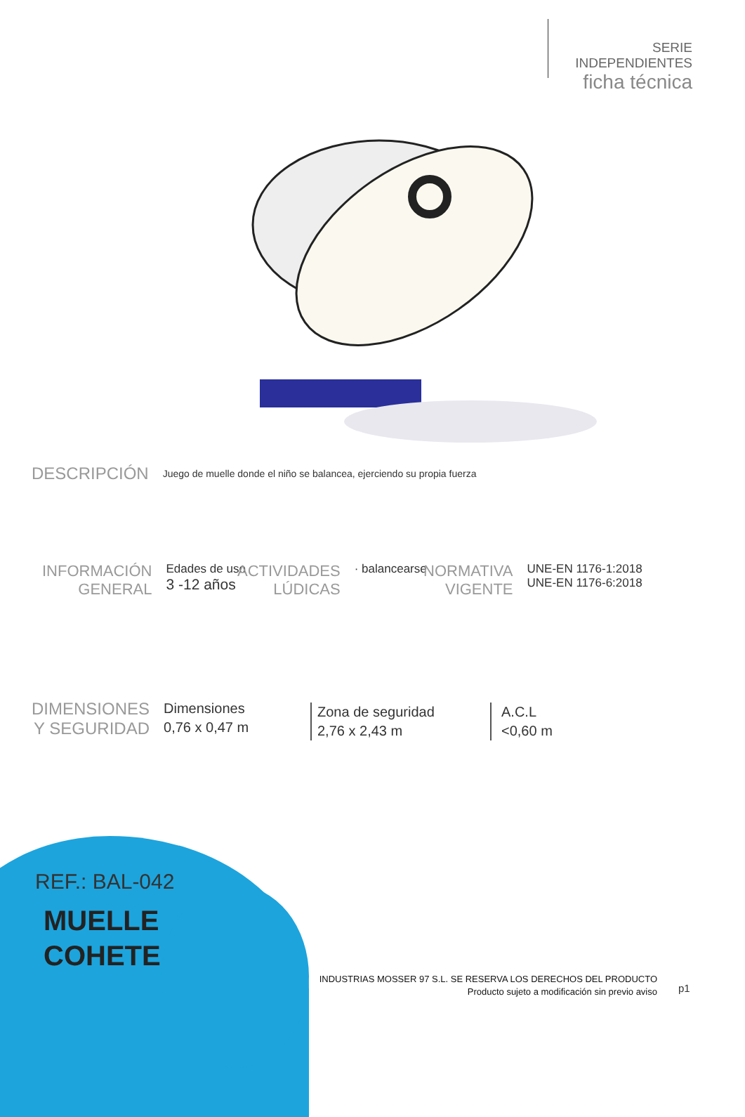SERIE INDEPENDIENTES
ficha técnica
DESCRIPCIÓN
Juego de muelle donde el niño se balancea, ejerciendo su propia fuerza
INFORMACIÓN
GENERAL
Edades de uso
3 -12 años
ACTIVIDADES
LÚDICAS
· balancearse
NORMATIVA
VIGENTE
UNE-EN 1176-1:2018
UNE-EN 1176-6:2018
DIMENSIONES
Y SEGURIDAD
Dimensiones
0,76 x 0,47 m
Zona de seguridad
2,76 x 2,43 m
A.C.L
<0,60 m
REF.: BAL-042
MUELLE
COHETE
INDUSTRIAS MOSSER 97 S.L. SE RESERVA LOS DERECHOS DEL PRODUCTO
Producto sujeto a modificación sin previo aviso
p1